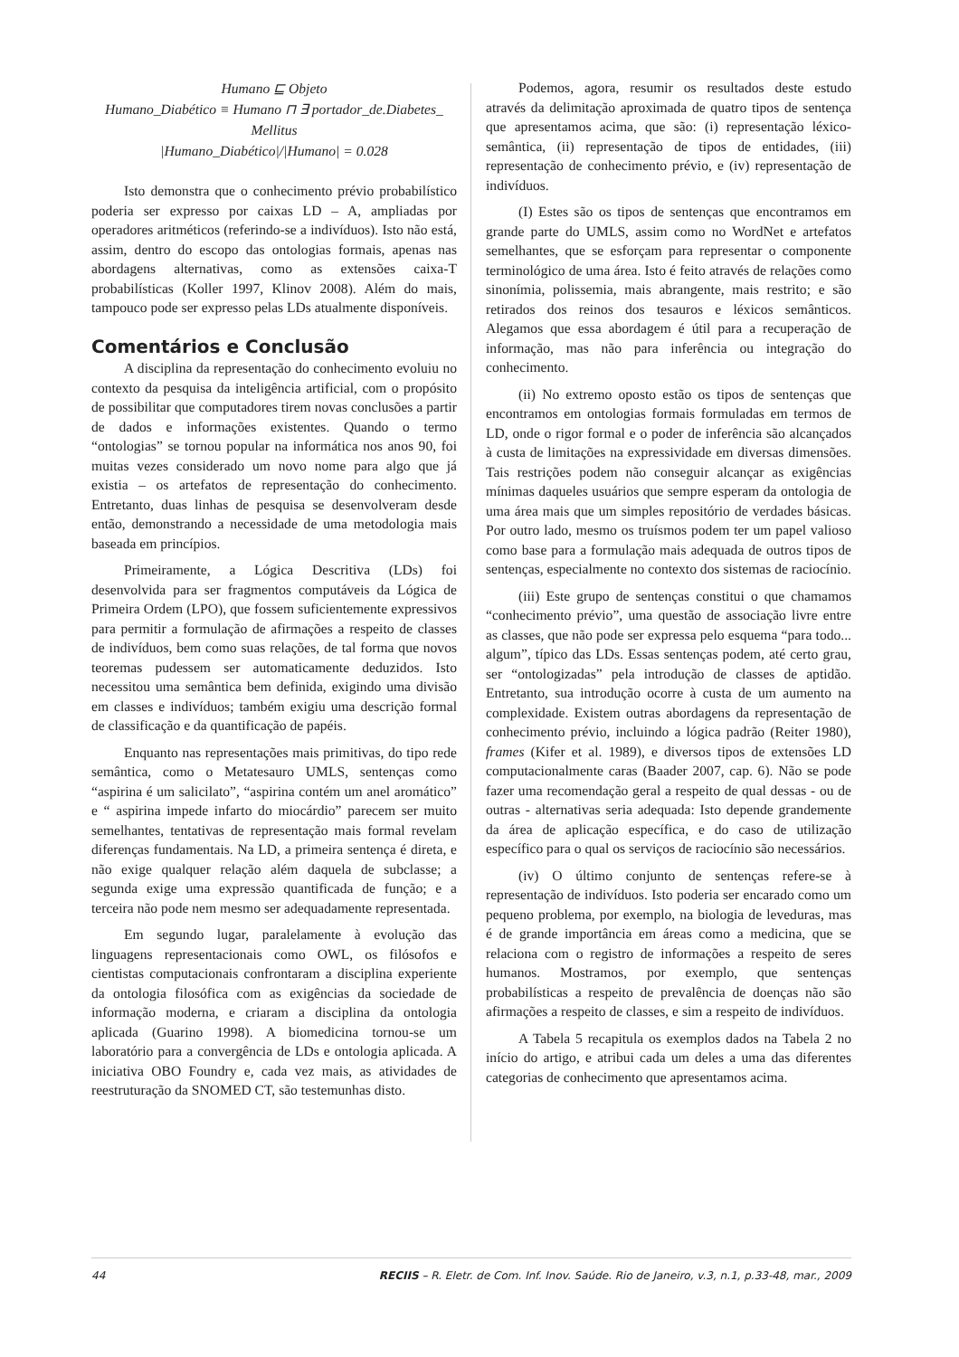Humano ⊑ Objeto
Humano_Diabético ≡ Humano ⊓ ∃ portador_de.Diabetes_
Mellitus
|Humano_Diabético|/|Humano| = 0.028
Isto demonstra que o conhecimento prévio probabilístico poderia ser expresso por caixas LD – A, ampliadas por operadores aritméticos (referindo-se a indivíduos). Isto não está, assim, dentro do escopo das ontologias formais, apenas nas abordagens alternativas, como as extensões caixa-T probabilísticas (Koller 1997, Klinov 2008). Além do mais, tampouco pode ser expresso pelas LDs atualmente disponíveis.
Comentários e Conclusão
A disciplina da representação do conhecimento evoluiu no contexto da pesquisa da inteligência artificial, com o propósito de possibilitar que computadores tirem novas conclusões a partir de dados e informações existentes. Quando o termo “ontologias” se tornou popular na informática nos anos 90, foi muitas vezes considerado um novo nome para algo que já existia – os artefatos de representação do conhecimento. Entretanto, duas linhas de pesquisa se desenvolveram desde então, demonstrando a necessidade de uma metodologia mais baseada em princípios.
Primeiramente, a Lógica Descritiva (LDs) foi desenvolvida para ser fragmentos computáveis da Lógica de Primeira Ordem (LPO), que fossem suficientemente expressivos para permitir a formulação de afirmações a respeito de classes de indivíduos, bem como suas relações, de tal forma que novos teoremas pudessem ser automaticamente deduzidos. Isto necessitou uma semântica bem definida, exigindo uma divisão em classes e indivíduos; também exigiu uma descrição formal de classificação e da quantificação de papéis.
Enquanto nas representações mais primitivas, do tipo rede semântica, como o Metatesauro UMLS, sentenças como “aspirina é um salicilato”, “aspirina contém um anel aromático” e “ aspirina impede infarto do miocárdio” parecem ser muito semelhantes, tentativas de representação mais formal revelam diferenças fundamentais. Na LD, a primeira sentença é direta, e não exige qualquer relação além daquela de subclasse; a segunda exige uma expressão quantificada de função; e a terceira não pode nem mesmo ser adequadamente representada.
Em segundo lugar, paralelamente à evolução das linguagens representacionais como OWL, os filósofos e cientistas computacionais confrontaram a disciplina experiente da ontologia filosófica com as exigências da sociedade de informação moderna, e criaram a disciplina da ontologia aplicada (Guarino 1998). A biomedicina tornou-se um laboratório para a convergência de LDs e ontologia aplicada. A iniciativa OBO Foundry e, cada vez mais, as atividades de reestruturação da SNOMED CT, são testemunhas disto.
Podemos, agora, resumir os resultados deste estudo através da delimitação aproximada de quatro tipos de sentença que apresentamos acima, que são: (i) representação léxico-semântica, (ii) representação de tipos de entidades, (iii) representação de conhecimento prévio, e (iv) representação de indivíduos.
(I) Estes são os tipos de sentenças que encontramos em grande parte do UMLS, assim como no WordNet e artefatos semelhantes, que se esforçam para representar o componente terminológico de uma área. Isto é feito através de relações como sinonímia, polissemia, mais abrangente, mais restrito; e são retirados dos reinos dos tesauros e léxicos semânticos. Alegamos que essa abordagem é útil para a recuperação de informação, mas não para inferência ou integração do conhecimento.
(ii) No extremo oposto estão os tipos de sentenças que encontramos em ontologias formais formuladas em termos de LD, onde o rigor formal e o poder de inferência são alcançados à custa de limitações na expressividade em diversas dimensões. Tais restrições podem não conseguir alcançar as exigências mínimas daqueles usuários que sempre esperam da ontologia de uma área mais que um simples repositório de verdades básicas. Por outro lado, mesmo os truísmos podem ter um papel valioso como base para a formulação mais adequada de outros tipos de sentenças, especialmente no contexto dos sistemas de raciocínio.
(iii) Este grupo de sentenças constitui o que chamamos “conhecimento prévio”, uma questão de associação livre entre as classes, que não pode ser expressa pelo esquema “para todo... algum”, típico das LDs. Essas sentenças podem, até certo grau, ser “ontologizadas” pela introdução de classes de aptidão. Entretanto, sua introdução ocorre à custa de um aumento na complexidade. Existem outras abordagens da representação de conhecimento prévio, incluindo a lógica padrão (Reiter 1980), frames (Kifer et al. 1989), e diversos tipos de extensões LD computacionalmente caras (Baader 2007, cap. 6). Não se pode fazer uma recomendação geral a respeito de qual dessas - ou de outras - alternativas seria adequada: Isto depende grandemente da área de aplicação específica, e do caso de utilização específico para o qual os serviços de raciocínio são necessários.
(iv) O último conjunto de sentenças refere-se à representação de indivíduos. Isto poderia ser encarado como um pequeno problema, por exemplo, na biologia de leveduras, mas é de grande importância em áreas como a medicina, que se relaciona com o registro de informações a respeito de seres humanos. Mostramos, por exemplo, que sentenças probabilísticas a respeito de prevalência de doenças não são afirmações a respeito de classes, e sim a respeito de indivíduos.
A Tabela 5 recapitula os exemplos dados na Tabela 2 no início do artigo, e atribui cada um deles a uma das diferentes categorias de conhecimento que apresentamos acima.
44 RECIIS – R. Eletr. de Com. Inf. Inov. Saúde. Rio de Janeiro, v.3, n.1, p.33-48, mar., 2009